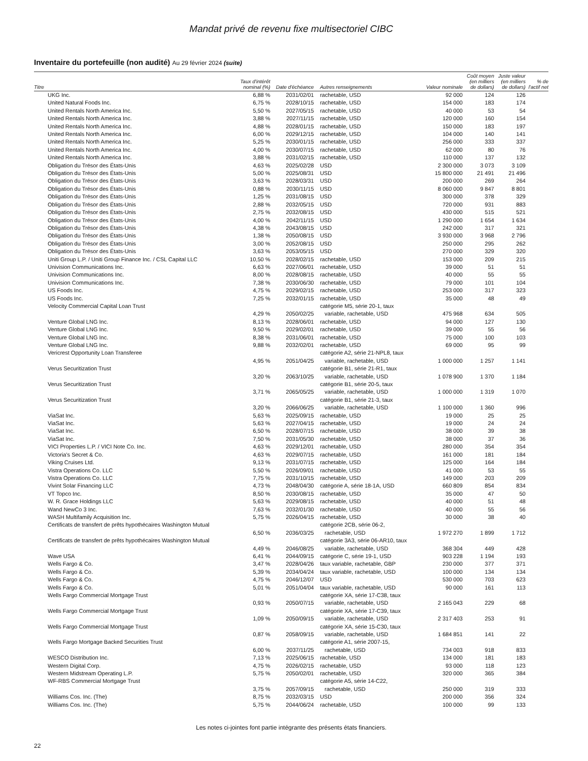Mandat privé de revenu fixe multisectoriel CIBC
Inventaire du portefeuille (non audité) Au 29 février 2024 (suite)
| Titre | Taux d'intérêt nominal (%) | Date d'échéance | Autres renseignements | Valeur nominale | Coût moyen (en milliers de dollars) | Juste valeur (en milliers de dollars) | % de l'actif net |
| --- | --- | --- | --- | --- | --- | --- | --- |
| UKG Inc. | 6,88 % | 2031/02/01 | rachetable, USD | 92 000 | 124 | 126 | |
| United Natural Foods Inc. | 6,75 % | 2028/10/15 | rachetable, USD | 154 000 | 183 | 174 | |
| United Rentals North America Inc. | 5,50 % | 2027/05/15 | rachetable, USD | 40 000 | 53 | 54 | |
| United Rentals North America Inc. | 3,88 % | 2027/11/15 | rachetable, USD | 120 000 | 160 | 154 | |
| United Rentals North America Inc. | 4,88 % | 2028/01/15 | rachetable, USD | 150 000 | 183 | 197 | |
| United Rentals North America Inc. | 6,00 % | 2029/12/15 | rachetable, USD | 104 000 | 140 | 141 | |
| United Rentals North America Inc. | 5,25 % | 2030/01/15 | rachetable, USD | 256 000 | 333 | 337 | |
| United Rentals North America Inc. | 4,00 % | 2030/07/15 | rachetable, USD | 62 000 | 80 | 76 | |
| United Rentals North America Inc. | 3,88 % | 2031/02/15 | rachetable, USD | 110 000 | 137 | 132 | |
| Obligation du Trésor des États-Unis | 4,63 % | 2025/02/28 | USD | 2 300 000 | 3 073 | 3 109 | |
| Obligation du Trésor des États-Unis | 5,00 % | 2025/08/31 | USD | 15 800 000 | 21 491 | 21 496 | |
| Obligation du Trésor des États-Unis | 3,63 % | 2028/03/31 | USD | 200 000 | 269 | 264 | |
| Obligation du Trésor des États-Unis | 0,88 % | 2030/11/15 | USD | 8 060 000 | 9 847 | 8 801 | |
| Obligation du Trésor des États-Unis | 1,25 % | 2031/08/15 | USD | 300 000 | 378 | 329 | |
| Obligation du Trésor des États-Unis | 2,88 % | 2032/05/15 | USD | 720 000 | 931 | 883 | |
| Obligation du Trésor des États-Unis | 2,75 % | 2032/08/15 | USD | 430 000 | 515 | 521 | |
| Obligation du Trésor des États-Unis | 4,00 % | 2042/11/15 | USD | 1 290 000 | 1 654 | 1 634 | |
| Obligation du Trésor des États-Unis | 4,38 % | 2043/08/15 | USD | 242 000 | 317 | 321 | |
| Obligation du Trésor des États-Unis | 1,38 % | 2050/08/15 | USD | 3 930 000 | 3 968 | 2 796 | |
| Obligation du Trésor des États-Unis | 3,00 % | 2052/08/15 | USD | 250 000 | 295 | 262 | |
| Obligation du Trésor des États-Unis | 3,63 % | 2053/05/15 | USD | 270 000 | 329 | 320 | |
| Uniti Group L.P. / Uniti Group Finance Inc. / CSL Capital LLC | 10,50 % | 2028/02/15 | rachetable, USD | 153 000 | 209 | 215 | |
| Univision Communications Inc. | 6,63 % | 2027/06/01 | rachetable, USD | 39 000 | 51 | 51 | |
| Univision Communications Inc. | 8,00 % | 2028/08/15 | rachetable, USD | 40 000 | 55 | 55 | |
| Univision Communications Inc. | 7,38 % | 2030/06/30 | rachetable, USD | 79 000 | 101 | 104 | |
| US Foods Inc. | 4,75 % | 2029/02/15 | rachetable, USD | 253 000 | 317 | 323 | |
| US Foods Inc. | 7,25 % | 2032/01/15 | rachetable, USD | 35 000 | 48 | 49 | |
| Velocity Commercial Capital Loan Trust | 4,29 % | 2050/02/25 | catégorie M5, série 20-1, taux variable, rachetable, USD | 475 968 | 634 | 505 | |
| Venture Global LNG Inc. | 8,13 % | 2028/06/01 | rachetable, USD | 94 000 | 127 | 130 | |
| Venture Global LNG Inc. | 9,50 % | 2029/02/01 | rachetable, USD | 39 000 | 55 | 56 | |
| Venture Global LNG Inc. | 8,38 % | 2031/06/01 | rachetable, USD | 75 000 | 100 | 103 | |
| Venture Global LNG Inc. | 9,88 % | 2032/02/01 | rachetable, USD | 69 000 | 95 | 99 | |
| Vericrest Opportunity Loan Transferee | 4,95 % | 2051/04/25 | catégorie A2, série 21-NPL8, taux variable, rachetable, USD | 1 000 000 | 1 257 | 1 141 | |
| Verus Securitization Trust | 3,20 % | 2063/10/25 | catégorie B1, série 21-R1, taux variable, rachetable, USD | 1 078 900 | 1 370 | 1 184 | |
| Verus Securitization Trust | 3,71 % | 2065/05/25 | catégorie B1, série 20-5, taux variable, rachetable, USD | 1 000 000 | 1 319 | 1 070 | |
| Verus Securitization Trust | 3,20 % | 2066/06/25 | catégorie B1, série 21-3, taux variable, rachetable, USD | 1 100 000 | 1 360 | 996 | |
| ViaSat Inc. | 5,63 % | 2025/09/15 | rachetable, USD | 19 000 | 25 | 25 | |
| ViaSat Inc. | 5,63 % | 2027/04/15 | rachetable, USD | 19 000 | 24 | 24 | |
| ViaSat Inc. | 6,50 % | 2028/07/15 | rachetable, USD | 38 000 | 39 | 38 | |
| ViaSat Inc. | 7,50 % | 2031/05/30 | rachetable, USD | 38 000 | 37 | 36 | |
| VICI Properties L.P. / VICI Note Co. Inc. | 4,63 % | 2029/12/01 | rachetable, USD | 280 000 | 354 | 354 | |
| Victoria's Secret & Co. | 4,63 % | 2029/07/15 | rachetable, USD | 161 000 | 181 | 184 | |
| Viking Cruises Ltd. | 9,13 % | 2031/07/15 | rachetable, USD | 125 000 | 164 | 184 | |
| Vistra Operations Co. LLC | 5,50 % | 2026/09/01 | rachetable, USD | 41 000 | 53 | 55 | |
| Vistra Operations Co. LLC | 7,75 % | 2031/10/15 | rachetable, USD | 149 000 | 203 | 209 | |
| Vivint Solar Financing LLC | 4,73 % | 2048/04/30 | catégorie A, série 18-1A, USD | 660 809 | 854 | 834 | |
| VT Topco Inc. | 8,50 % | 2030/08/15 | rachetable, USD | 35 000 | 47 | 50 | |
| W. R. Grace Holdings LLC | 5,63 % | 2029/08/15 | rachetable, USD | 40 000 | 51 | 48 | |
| Wand NewCo 3 Inc. | 7,63 % | 2032/01/30 | rachetable, USD | 40 000 | 55 | 56 | |
| WASH Multifamily Acquisition Inc. | 5,75 % | 2026/04/15 | rachetable, USD | 30 000 | 38 | 40 | |
| Certificats de transfert de prêts hypothécaires Washington Mutual | 6,50 % | 2036/03/25 | catégorie 2CB, série 06-2, rachetable, USD | 1 972 270 | 1 899 | 1 712 | |
| Certificats de transfert de prêts hypothécaires Washington Mutual | 4,49 % | 2046/08/25 | catégorie 3A3, série 06-AR10, taux variable, rachetable, USD | 368 304 | 449 | 428 | |
| Wave USA | 6,41 % | 2044/09/15 | catégorie C, série 19-1, USD | 903 228 | 1 194 | 193 | |
| Wells Fargo & Co. | 3,47 % | 2028/04/26 | taux variable, rachetable, GBP | 230 000 | 377 | 371 | |
| Wells Fargo & Co. | 5,39 % | 2034/04/24 | taux variable, rachetable, USD | 100 000 | 134 | 134 | |
| Wells Fargo & Co. | 4,75 % | 2046/12/07 | USD | 530 000 | 703 | 623 | |
| Wells Fargo & Co. | 5,01 % | 2051/04/04 | taux variable, rachetable, USD | 90 000 | 161 | 113 | |
| Wells Fargo Commercial Mortgage Trust | 0,93 % | 2050/07/15 | catégorie XA, série 17-C38, taux variable, rachetable, USD | 2 165 043 | 229 | 68 | |
| Wells Fargo Commercial Mortgage Trust | 1,09 % | 2050/09/15 | catégorie XA, série 17-C39, taux variable, rachetable, USD | 2 317 403 | 253 | 91 | |
| Wells Fargo Commercial Mortgage Trust | 0,87 % | 2058/09/15 | catégorie XA, série 15-C30, taux variable, rachetable, USD | 1 684 851 | 141 | 22 | |
| Wells Fargo Mortgage Backed Securities Trust | 6,00 % | 2037/11/25 | catégorie A1, série 2007-15, rachetable, USD | 734 003 | 918 | 833 | |
| WESCO Distribution Inc. | 7,13 % | 2025/06/15 | rachetable, USD | 134 000 | 181 | 183 | |
| Western Digital Corp. | 4,75 % | 2026/02/15 | rachetable, USD | 93 000 | 118 | 123 | |
| Western Midstream Operating L.P. | 5,75 % | 2050/02/01 | rachetable, USD | 320 000 | 365 | 384 | |
| WF-RBS Commercial Mortgage Trust | 3,75 % | 2057/09/15 | catégorie A5, série 14-C22, rachetable, USD | 250 000 | 319 | 333 | |
| Williams Cos. Inc. (The) | 8,75 % | 2032/03/15 | USD | 200 000 | 356 | 324 | |
| Williams Cos. Inc. (The) | 5,75 % | 2044/06/24 | rachetable, USD | 100 000 | 99 | 133 | |
Les notes ci-jointes font partie intégrante des présents états financiers.
22